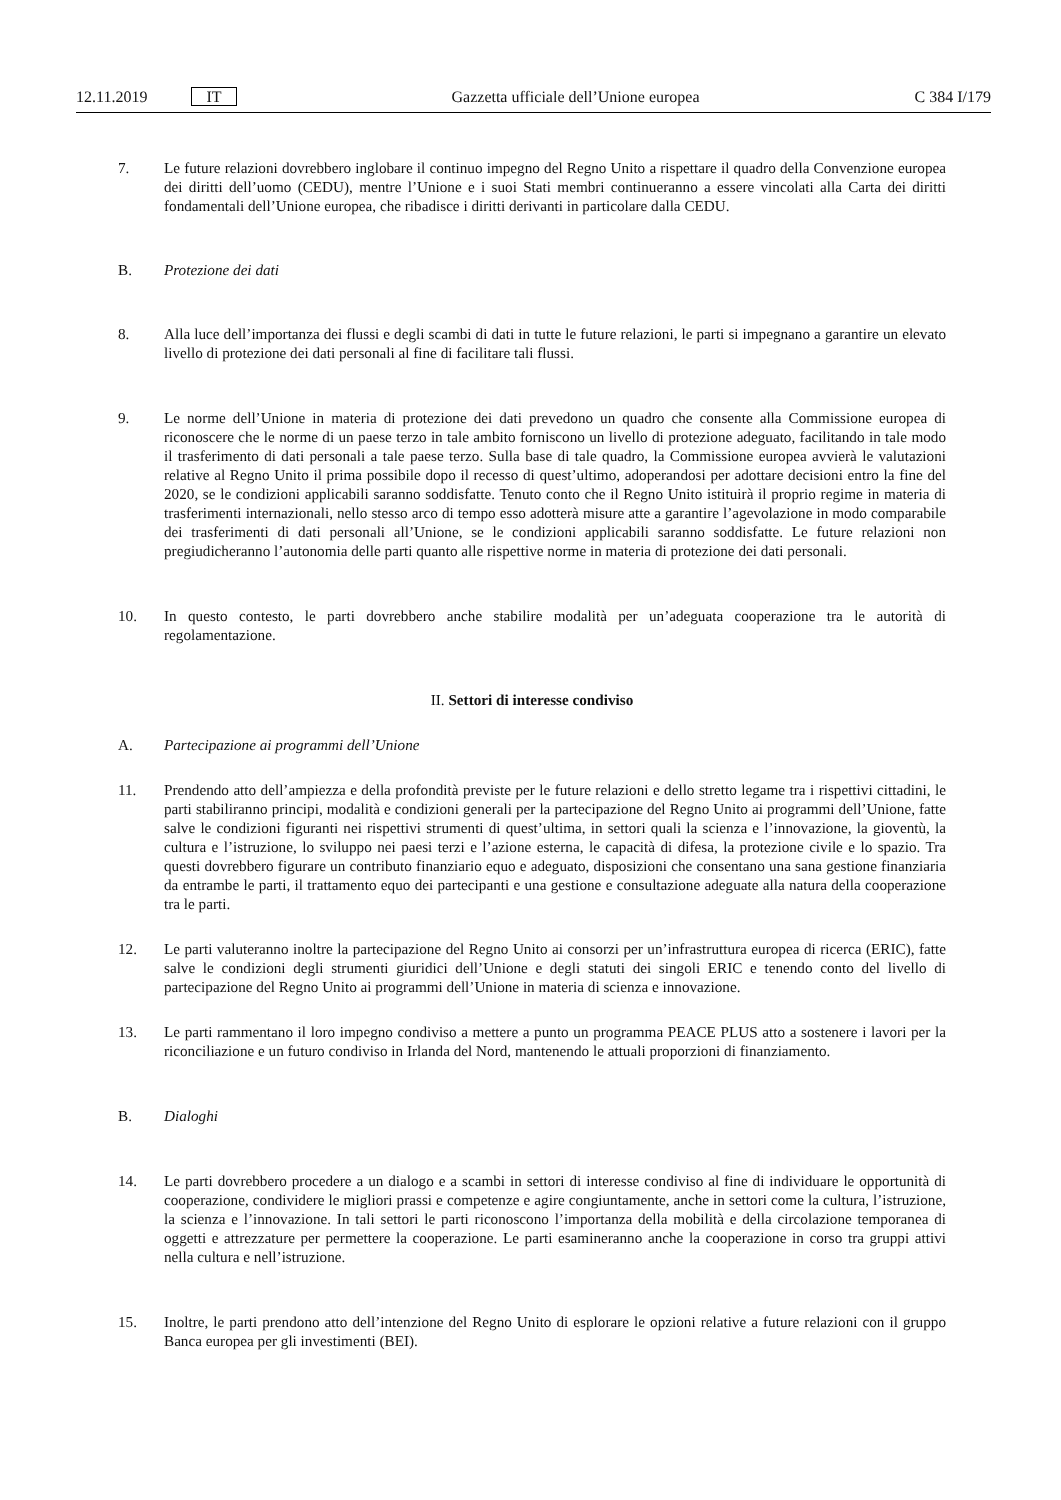12.11.2019 IT Gazzetta ufficiale dell’Unione europea C 384 I/179
7. Le future relazioni dovrebbero inglobare il continuo impegno del Regno Unito a rispettare il quadro della Convenzione europea dei diritti dell’uomo (CEDU), mentre l’Unione e i suoi Stati membri continueranno a essere vincolati alla Carta dei diritti fondamentali dell’Unione europea, che ribadisce i diritti derivanti in particolare dalla CEDU.
B. Protezione dei dati
8. Alla luce dell’importanza dei flussi e degli scambi di dati in tutte le future relazioni, le parti si impegnano a garantire un elevato livello di protezione dei dati personali al fine di facilitare tali flussi.
9. Le norme dell’Unione in materia di protezione dei dati prevedono un quadro che consente alla Commissione europea di riconoscere che le norme di un paese terzo in tale ambito forniscono un livello di protezione adeguato, facilitando in tale modo il trasferimento di dati personali a tale paese terzo. Sulla base di tale quadro, la Commissione europea avvierà le valutazioni relative al Regno Unito il prima possibile dopo il recesso di quest’ultimo, adoperandosi per adottare decisioni entro la fine del 2020, se le condizioni applicabili saranno soddisfatte. Tenuto conto che il Regno Unito istituirà il proprio regime in materia di trasferimenti internazionali, nello stesso arco di tempo esso adotterà misure atte a garantire l’agevolazione in modo comparabile dei trasferimenti di dati personali all’Unione, se le condizioni applicabili saranno soddisfatte. Le future relazioni non pregiudicheranno l’autonomia delle parti quanto alle rispettive norme in materia di protezione dei dati personali.
10. In questo contesto, le parti dovrebbero anche stabilire modalità per un’adeguata cooperazione tra le autorità di regolamentazione.
II. Settori di interesse condiviso
A. Partecipazione ai programmi dell’Unione
11. Prendendo atto dell’ampiezza e della profondità previste per le future relazioni e dello stretto legame tra i rispettivi cittadini, le parti stabiliranno principi, modalità e condizioni generali per la partecipazione del Regno Unito ai programmi dell’Unione, fatte salve le condizioni figuranti nei rispettivi strumenti di quest’ultima, in settori quali la scienza e l’innovazione, la gioventù, la cultura e l’istruzione, lo sviluppo nei paesi terzi e l’azione esterna, le capacità di difesa, la protezione civile e lo spazio. Tra questi dovrebbero figurare un contributo finanziario equo e adeguato, disposizioni che consentano una sana gestione finanziaria da entrambe le parti, il trattamento equo dei partecipanti e una gestione e consultazione adeguate alla natura della cooperazione tra le parti.
12. Le parti valuteranno inoltre la partecipazione del Regno Unito ai consorzi per un’infrastruttura europea di ricerca (ERIC), fatte salve le condizioni degli strumenti giuridici dell’Unione e degli statuti dei singoli ERIC e tenendo conto del livello di partecipazione del Regno Unito ai programmi dell’Unione in materia di scienza e innovazione.
13. Le parti rammentano il loro impegno condiviso a mettere a punto un programma PEACE PLUS atto a sostenere i lavori per la riconciliazione e un futuro condiviso in Irlanda del Nord, mantenendo le attuali proporzioni di finanziamento.
B. Dialoghi
14. Le parti dovrebbero procedere a un dialogo e a scambi in settori di interesse condiviso al fine di individuare le opportunità di cooperazione, condividere le migliori prassi e competenze e agire congiuntamente, anche in settori come la cultura, l’istruzione, la scienza e l’innovazione. In tali settori le parti riconoscono l’importanza della mobilità e della circolazione temporanea di oggetti e attrezzature per permettere la cooperazione. Le parti esamineranno anche la cooperazione in corso tra gruppi attivi nella cultura e nell’istruzione.
15. Inoltre, le parti prendono atto dell’intenzione del Regno Unito di esplorare le opzioni relative a future relazioni con il gruppo Banca europea per gli investimenti (BEI).